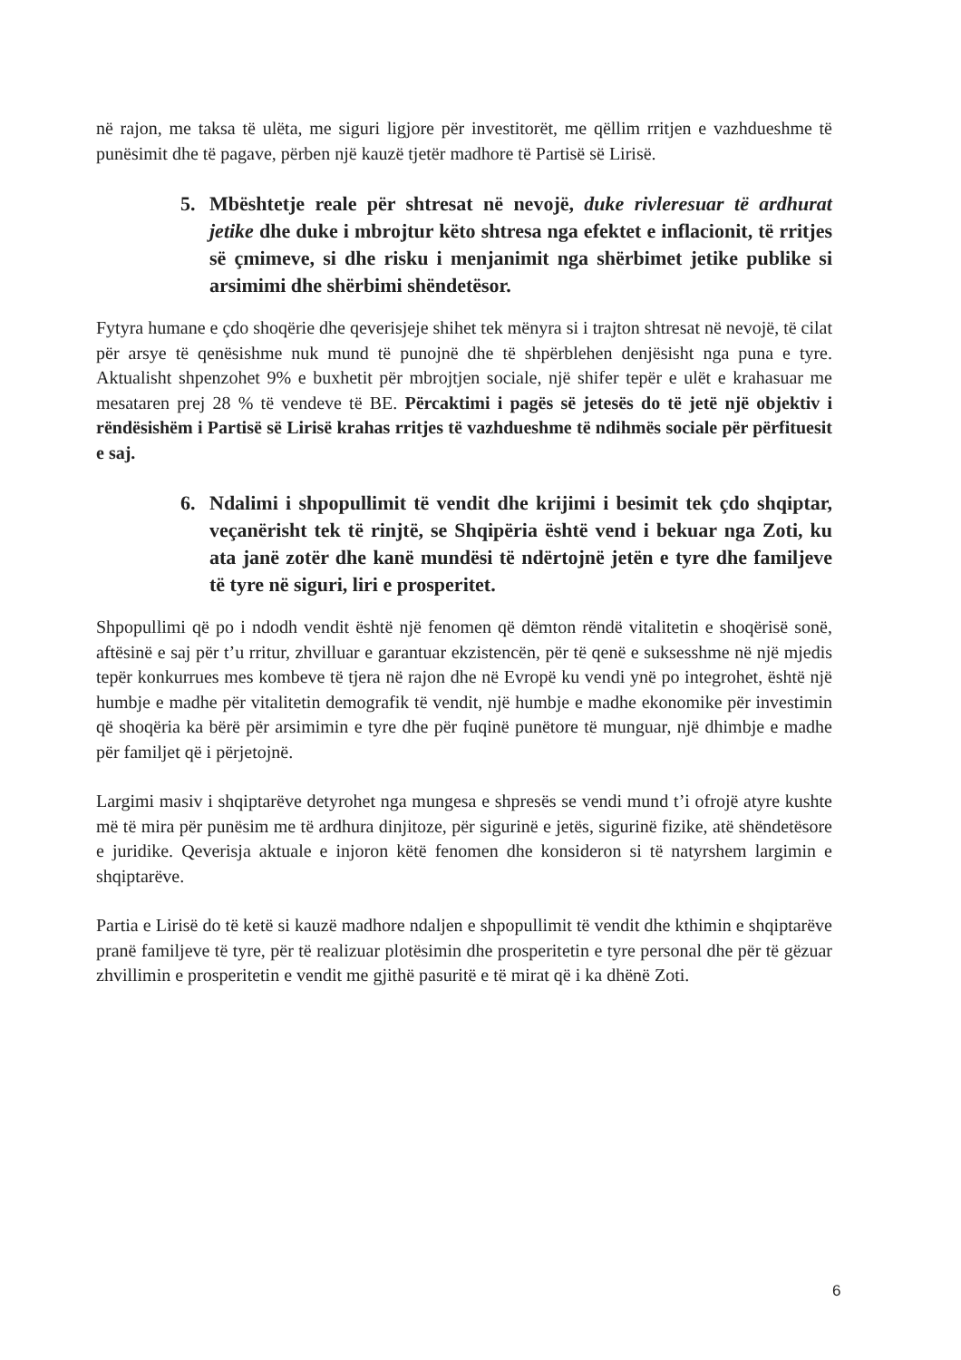në rajon, me taksa të ulëta, me siguri ligjore për investitorët, me qëllim rritjen e vazhdueshme të punësimit dhe të pagave, përben një kauzë tjetër madhore të Partisë së Lirisë.
5. Mbështetje reale për shtresat në nevojë, duke rivleresuar të ardhurat jetike dhe duke i mbrojtur këto shtresa nga efektet e inflacionit, të rritjes së çmimeve, si dhe risku i menjanimit nga shërbimet jetike publike si arsimimi dhe shërbimi shëndetësor.
Fytyra humane e çdo shoqërie dhe qeverisjeje shihet tek mënyra si i trajton shtresat në nevojë, të cilat për arsye të qenësishme nuk mund të punojnë dhe të shpërblehen denjësisht nga puna e tyre. Aktualisht shpenzohet 9% e buxhetit për mbrojtjen sociale, një shifer tepër e ulët e krahasuar me mesataren prej 28 % të vendeve të BE. Përcaktimi i pagës së jetesës do të jetë një objektiv i rëndësishëm i Partisë së Lirisë krahas rritjes të vazhdueshme të ndihmës sociale për përfituesit e saj.
6. Ndalimi i shpopullimit të vendit dhe krijimi i besimit tek çdo shqiptar, veçanërisht tek të rinjtë, se Shqipëria është vend i bekuar nga Zoti, ku ata janë zotër dhe kanë mundësi të ndërtojnë jetën e tyre dhe familjeve të tyre në siguri, liri e prosperitet.
Shpopullimi që po i ndodh vendit është një fenomen që dëmton rëndë vitalitetin e shoqërisë sonë, aftësinë e saj për t’u rritur, zhvilluar e garantuar ekzistencën, për të qenë e suksesshme në një mjedis tepër konkurrues mes kombeve të tjera në rajon dhe në Evropë ku vendi ynë po integrohet, është një humbje e madhe për vitalitetin demografik të vendit, një humbje e madhe ekonomike për investimin që shoqëria ka bërë për arsimimin e tyre dhe për fuqinë punëtore të munguar, një dhimbje e madhe për familjet që i përjetojnë.
Largimi masiv i shqiptarëve detyrohet nga mungesa e shpresës se vendi mund t’i ofrojë atyre kushte më të mira për punësim me të ardhura dinjitoze, për sigurinë e jetës, sigurinë fizike, atë shëndetësore e juridike. Qeverisja aktuale e injoron këtë fenomen dhe konsideron si të natyrshem largimin e shqiptarëve.
Partia e Lirisë do të ketë si kauzë madhore ndaljen e shpopullimit të vendit dhe kthimin e shqiptarëve pranë familjeve të tyre, për të realizuar plotësimin dhe prosperitetin e tyre personal dhe për të gëzuar zhvillimin e prosperitetin e vendit me gjithë pasuritë e të mirat që i ka dhënë Zoti.
6